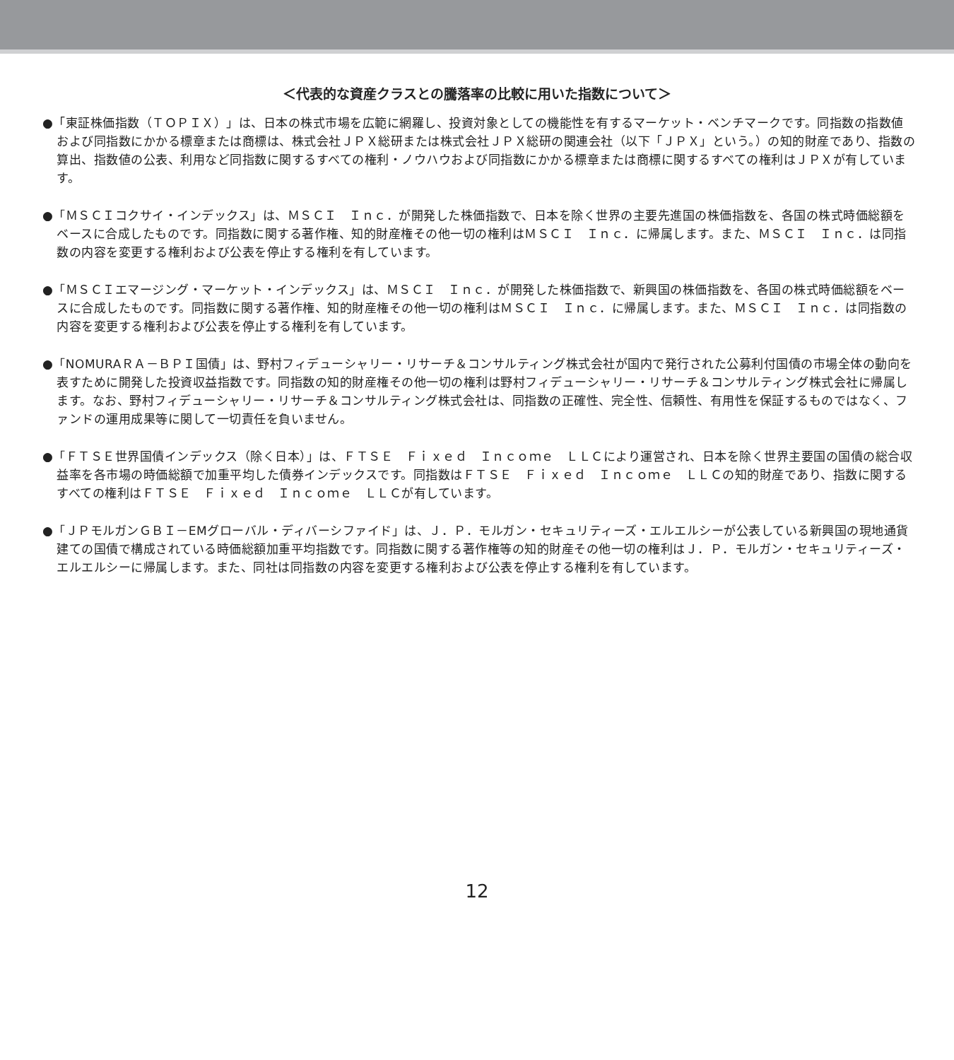＜代表的な資産クラスとの騰落率の比較に用いた指数について＞
●「東証株価指数（ＴＯＰＩＸ）」は、日本の株式市場を広範に網羅し、投資対象としての機能性を有するマーケット・ベンチマークです。同指数の指数値および同指数にかかる標章または商標は、株式会社ＪＰＸ総研または株式会社ＪＰＸ総研の関連会社（以下「ＪＰＸ」という。）の知的財産であり、指数の算出、指数値の公表、利用など同指数に関するすべての権利・ノウハウおよび同指数にかかる標章または商標に関するすべての権利はＪＰＸが有しています。
●「ＭＳＣＩコクサイ・インデックス」は、ＭＳＣＩ　Ｉｎｃ．が開発した株価指数で、日本を除く世界の主要先進国の株価指数を、各国の株式時価総額をベースに合成したものです。同指数に関する著作権、知的財産権その他一切の権利はＭＳＣＩ　Ｉｎｃ．に帰属します。また、ＭＳＣＩ　Ｉｎｃ．は同指数の内容を変更する権利および公表を停止する権利を有しています。
●「ＭＳＣＩエマージング・マーケット・インデックス」は、ＭＳＣＩ　Ｉｎｃ．が開発した株価指数で、新興国の株価指数を、各国の株式時価総額をベースに合成したものです。同指数に関する著作権、知的財産権その他一切の権利はＭＳＣＩ　Ｉｎｃ．に帰属します。また、ＭＳＣＩ　Ｉｎｃ．は同指数の内容を変更する権利および公表を停止する権利を有しています。
●「NOMURAＲＡ－ＢＰＩ国債」は、野村フィデューシャリー・リサーチ＆コンサルティング株式会社が国内で発行された公募利付国債の市場全体の動向を表すために開発した投資収益指数です。同指数の知的財産権その他一切の権利は野村フィデューシャリー・リサーチ＆コンサルティング株式会社に帰属します。なお、野村フィデューシャリー・リサーチ＆コンサルティング株式会社は、同指数の正確性、完全性、信頼性、有用性を保証するものではなく、ファンドの運用成果等に関して一切責任を負いません。
●「ＦＴＳＥ世界国債インデックス（除く日本）」は、ＦＴＳＥ　Ｆｉｘｅｄ　Ｉｎｃｏｍｅ　ＬＬＣにより運営され、日本を除く世界主要国の国債の総合収益率を各市場の時価総額で加重平均した債券インデックスです。同指数はＦＴＳＥ　Ｆｉｘｅｄ　Ｉｎｃｏｍｅ　ＬＬＣの知的財産であり、指数に関するすべての権利はＦＴＳＥ　Ｆｉｘｅｄ　Ｉｎｃｏｍｅ　ＬＬＣが有しています。
●「ＪＰモルガンＧＢＩ－EMグローバル・ディバーシファイド」は、Ｊ．Ｐ．モルガン・セキュリティーズ・エルエルシーが公表している新興国の現地通貨建ての国債で構成されている時価総額加重平均指数です。同指数に関する著作権等の知的財産その他一切の権利はＪ．Ｐ．モルガン・セキュリティーズ・エルエルシーに帰属します。また、同社は同指数の内容を変更する権利および公表を停止する権利を有しています。
12